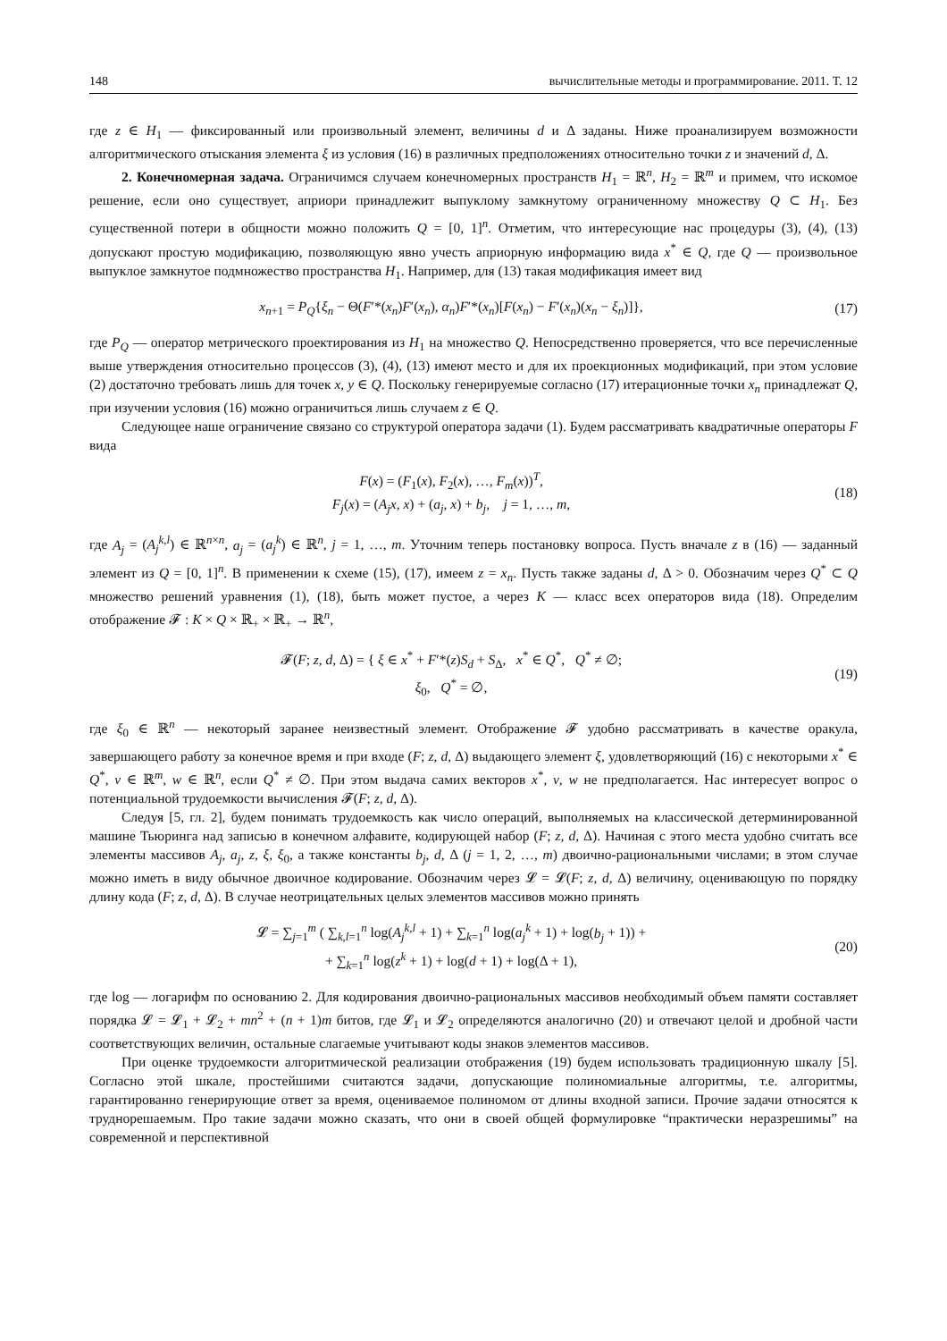148 вычислительные методы и программирование. 2011. Т. 12
где z ∈ H<sub>1</sub> — фиксированный или произвольный элемент, величины d и Δ заданы. Ниже проанализируем возможности алгоритмического отыскания элемента ξ из условия (16) в различных предположениях относительно точки z и значений d, Δ.
2. Конечномерная задача. Ограничимся случаем конечномерных пространств H<sub>1</sub> = ℝ<sup>n</sup>, H<sub>2</sub> = ℝ<sup>m</sup> и примем, что искомое решение, если оно существует, априори принадлежит выпуклому замкнутому ограниченному множеству Q ⊂ H<sub>1</sub>. Без существенной потери в общности можно положить Q = [0, 1]<sup>n</sup>. Отметим, что интересующие нас процедуры (3), (4), (13) допускают простую модификацию, позволяющую явно учесть априорную информацию вида x<sup>*</sup> ∈ Q, где Q — произвольное выпуклое замкнутое подмножество пространства H<sub>1</sub>. Например, для (13) такая модификация имеет вид
x<sub>n+1</sub> = P<sub>Q</sub>{ξ<sub>n</sub> − Θ(F′*(x<sub>n</sub>)F′(x<sub>n</sub>), α<sub>n</sub>)F′*(x<sub>n</sub>)[F(x<sub>n</sub>) − F′(x<sub>n</sub>)(x<sub>n</sub> − ξ<sub>n</sub>)]},
(17)
где P<sub>Q</sub> — оператор метрического проектирования из H<sub>1</sub> на множество Q. Непосредственно проверяется, что все перечисленные выше утверждения относительно процессов (3), (4), (13) имеют место и для их проекционных модификаций, при этом условие (2) достаточно требовать лишь для точек x, y ∈ Q. Поскольку генерируемые согласно (17) итерационные точки x<sub>n</sub> принадлежат Q, при изучении условия (16) можно ограничиться лишь случаем z ∈ Q.
Следующее наше ограничение связано со структурой оператора задачи (1). Будем рассматривать квадратичные операторы F вида
F(x) = (F<sub>1</sub>(x), F<sub>2</sub>(x), …, F<sub>m</sub>(x))<sup>T</sup>,
F<sub>j</sub>(x) = (A<sub>j</sub>x, x) + (a<sub>j</sub>, x) + b<sub>j</sub>, j = 1, …, m,
(18)
где A<sub>j</sub> = (A<sub>j</sub><sup>k,l</sup>) ∈ ℝ<sup>n×n</sup>, a<sub>j</sub> = (a<sub>j</sub><sup>k</sup>) ∈ ℝ<sup>n</sup>, j = 1, …, m. Уточним теперь постановку вопроса. Пусть вначале z в (16) — заданный элемент из Q = [0, 1]<sup>n</sup>. В применении к схеме (15), (17), имеем z = x<sub>n</sub>. Пусть также заданы d, Δ > 0. Обозначим через Q<sup>*</sup> ⊂ Q множество решений уравнения (1), (18), быть может пустое, а через K — класс всех операторов вида (18). Определим отображение 𝓕 : K × Q × ℝ<sub>+</sub> × ℝ<sub>+</sub> → ℝ<sup>n</sup>,
𝓕(F; z, d, Δ) = { ξ ∈ x<sup>*</sup> + F′*(z)S<sub>d</sub> + S<sub>Δ</sub>, x<sup>*</sup> ∈ Q<sup>*</sup>, Q<sup>*</sup> ≠ ∅;
ξ<sub>0</sub>, Q<sup>*</sup> = ∅,
(19)
где ξ<sub>0</sub> ∈ ℝ<sup>n</sup> — некоторый заранее неизвестный элемент. Отображение 𝓕 удобно рассматривать в качестве оракула, завершающего работу за конечное время и при входе (F; z, d, Δ) выдающего элемент ξ, удовлетворяющий (16) с некоторыми x<sup>*</sup> ∈ Q<sup>*</sup>, v ∈ ℝ<sup>m</sup>, w ∈ ℝ<sup>n</sup>, если Q<sup>*</sup> ≠ ∅. При этом выдача самих векторов x<sup>*</sup>, v, w не предполагается. Нас интересует вопрос о потенциальной трудоемкости вычисления 𝓕(F; z, d, Δ).
Следуя [5, гл. 2], будем понимать трудоемкость как число операций, выполняемых на классической детерминированной машине Тьюринга над записью в конечном алфавите, кодирующей набор (F; z, d, Δ). Начиная с этого места удобно считать все элементы массивов A<sub>j</sub>, a<sub>j</sub>, z, ξ, ξ<sub>0</sub>, а также константы b<sub>j</sub>, d, Δ (j = 1, 2, …, m) двоично-рациональными числами; в этом случае можно иметь в виду обычное двоичное кодирование. Обозначим через 𝓛 = 𝓛(F; z, d, Δ) величину, оценивающую по порядку длину кода (F; z, d, Δ). В случае неотрицательных целых элементов массивов можно принять
𝓛 = ∑<sub>j=1</sub><sup>m</sup> ( ∑<sub>k,l=1</sub><sup>n</sup> log(A<sub>j</sub><sup>k,l</sup> + 1) + ∑<sub>k=1</sub><sup>n</sup> log(a<sub>j</sub><sup>k</sup> + 1) + log(b<sub>j</sub> + 1)) +
+ ∑<sub>k=1</sub><sup>n</sup> log(z<sup>k</sup> + 1) + log(d + 1) + log(Δ + 1),
(20)
где log — логарифм по основанию 2. Для кодирования двоично-рациональных массивов необходимый объем памяти составляет порядка 𝓛 = 𝓛<sub>1</sub> + 𝓛<sub>2</sub> + mn<sup>2</sup> + (n + 1)m битов, где 𝓛<sub>1</sub> и 𝓛<sub>2</sub> определяются аналогично (20) и отвечают целой и дробной части соответствующих величин, остальные слагаемые учитывают коды знаков элементов массивов.
При оценке трудоемкости алгоритмической реализации отображения (19) будем использовать традиционную шкалу [5]. Согласно этой шкале, простейшими считаются задачи, допускающие полиномиальные алгоритмы, т.е. алгоритмы, гарантированно генерирующие ответ за время, оцениваемое полиномом от длины входной записи. Прочие задачи относятся к труднорешаемым. Про такие задачи можно сказать, что они в своей общей формулировке “практически неразрешимы” на современной и перспективной